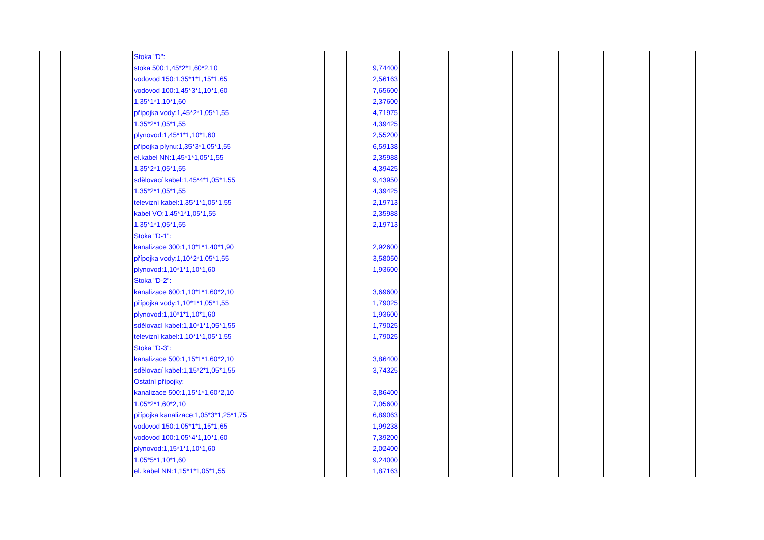| | | Stoka "D": | | | | | | | | |
| | | stoka 500:1,45*2*1,60*2,10 | | 9,74400 | | | | | | |
| | | vodovod 150:1,35*1*1,15*1,65 | | 2,56163 | | | | | | |
| | | vodovod 100:1,45*3*1,10*1,60 | | 7,65600 | | | | | | |
| | | 1,35*1*1,10*1,60 | | 2,37600 | | | | | | |
| | | přípojka vody:1,45*2*1,05*1,55 | | 4,71975 | | | | | | |
| | | 1,35*2*1,05*1,55 | | 4,39425 | | | | | | |
| | | plynovod:1,45*1*1,10*1,60 | | 2,55200 | | | | | | |
| | | přípojka plynu:1,35*3*1,05*1,55 | | 6,59138 | | | | | | |
| | | el.kabel NN:1,45*1*1,05*1,55 | | 2,35988 | | | | | | |
| | | 1,35*2*1,05*1,55 | | 4,39425 | | | | | | |
| | | sdělovací kabel:1,45*4*1,05*1,55 | | 9,43950 | | | | | | |
| | | 1,35*2*1,05*1,55 | | 4,39425 | | | | | | |
| | | televizní kabel:1,35*1*1,05*1,55 | | 2,19713 | | | | | | |
| | | kabel VO:1,45*1*1,05*1,55 | | 2,35988 | | | | | | |
| | | 1,35*1*1,05*1,55 | | 2,19713 | | | | | | |
| | | Stoka "D-1": | | | | | | | | |
| | | kanalizace 300:1,10*1*1,40*1,90 | | 2,92600 | | | | | | |
| | | přípojka vody:1,10*2*1,05*1,55 | | 3,58050 | | | | | | |
| | | plynovod:1,10*1*1,10*1,60 | | 1,93600 | | | | | | |
| | | Stoka "D-2": | | | | | | | | |
| | | kanalizace 600:1,10*1*1,60*2,10 | | 3,69600 | | | | | | |
| | | přípojka vody:1,10*1*1,05*1,55 | | 1,79025 | | | | | | |
| | | plynovod:1,10*1*1,10*1,60 | | 1,93600 | | | | | | |
| | | sdělovací kabel:1,10*1*1,05*1,55 | | 1,79025 | | | | | | |
| | | televizní kabel:1,10*1*1,05*1,55 | | 1,79025 | | | | | | |
| | | Stoka "D-3": | | | | | | | | |
| | | kanalizace 500:1,15*1*1,60*2,10 | | 3,86400 | | | | | | |
| | | sdělovací kabel:1,15*2*1,05*1,55 | | 3,74325 | | | | | | |
| | | Ostatní přípojky: | | | | | | | | |
| | | kanalizace 500:1,15*1*1,60*2,10 | | 3,86400 | | | | | | |
| | | 1,05*2*1,60*2,10 | | 7,05600 | | | | | | |
| | | přípojka kanalizace:1,05*3*1,25*1,75 | | 6,89063 | | | | | | |
| | | vodovod 150:1,05*1*1,15*1,65 | | 1,99238 | | | | | | |
| | | vodovod 100:1,05*4*1,10*1,60 | | 7,39200 | | | | | | |
| | | plynovod:1,15*1*1,10*1,60 | | 2,02400 | | | | | | |
| | | 1,05*5*1,10*1,60 | | 9,24000 | | | | | | |
| | | el. kabel NN:1,15*1*1,05*1,55 | | 1,87163 | | | | | | |